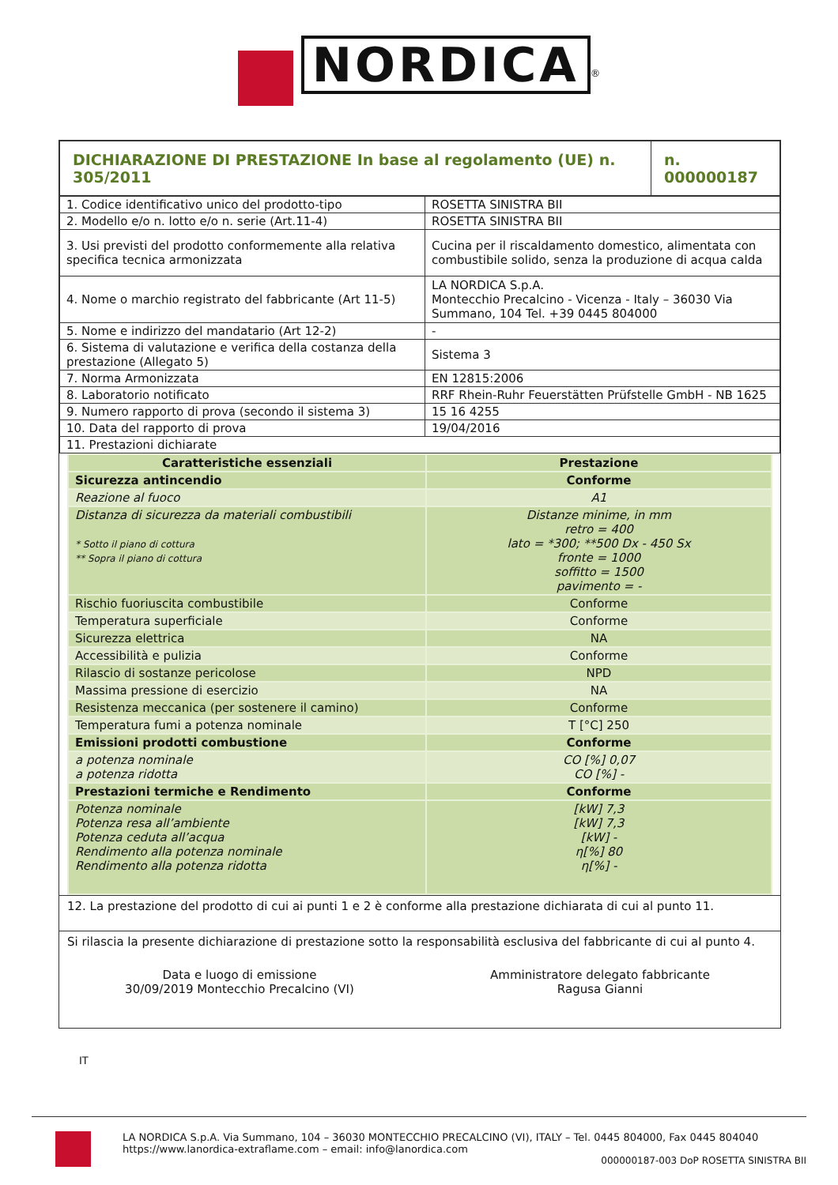NORDICA<sup>®</sup>
| DICHIARAZIONE DI PRESTAZIONE In base al regolamento (UE) n. 305/2011 | n. 000000187 |
| 1. Codice identificativo unico del prodotto-tipo | ROSETTA SINISTRA BII |
| 2. Modello e/o n. lotto e/o n. serie (Art.11-4) | ROSETTA SINISTRA BII |
| 3. Usi previsti del prodotto conformemente alla relativa specifica tecnica armonizzata | Cucina per il riscaldamento domestico, alimentata con combustibile solido, senza la produzione di acqua calda |
| 4. Nome o marchio registrato del fabbricante (Art 11-5) | LA NORDICA S.p.A. Montecchio Precalcino - Vicenza - Italy – 36030 Via Summano, 104 Tel. +39 0445 804000 |
| 5. Nome e indirizzo del mandatario (Art 12-2) | - |
| 6. Sistema di valutazione e verifica della costanza della prestazione (Allegato 5) | Sistema 3 |
| 7. Norma Armonizzata | EN 12815:2006 |
| 8. Laboratorio notificato | RRF Rhein-Ruhr Feuerstätten Prüfstelle GmbH - NB 1625 |
| 9. Numero rapporto di prova (secondo il sistema 3) | 15 16 4255 |
| 10. Data del rapporto di prova | 19/04/2016 |
| 11. Prestazioni dichiarate | |
| Caratteristiche essenziali | Prestazione |
| --- | --- |
| Sicurezza antincendio | Conforme |
| Reazione al fuoco | A1 |
| Distanza di sicurezza da materiali combustibili * Sotto il piano di cottura ** Sopra il piano di cottura | Distanze minime, in mm retro = 400 lato = *300; **500 Dx - 450 Sx fronte = 1000 soffitto = 1500 pavimento = - |
| Rischio fuoriuscita combustibile | Conforme |
| Temperatura superficiale | Conforme |
| Sicurezza elettrica | NA |
| Accessibilità e pulizia | Conforme |
| Rilascio di sostanze pericolose | NPD |
| Massima pressione di esercizio | NA |
| Resistenza meccanica (per sostenere il camino) | Conforme |
| Temperatura fumi a potenza nominale | T [°C] 250 |
| Emissioni prodotti combustione | Conforme |
| a potenza nominale a potenza ridotta | CO [%] 0,07 CO [%] - |
| Prestazioni termiche e Rendimento | Conforme |
| Potenza nominale Potenza resa all’ambiente Potenza ceduta all’acqua Rendimento alla potenza nominale Rendimento alla potenza ridotta | [kW] 7,3 [kW] 7,3 [kW] - η[%] 80 η[%] - |
12. La prestazione del prodotto di cui ai punti 1 e 2 è conforme alla prestazione dichiarata di cui al punto 11.
Si rilascia la presente dichiarazione di prestazione sotto la responsabilità esclusiva del fabbricante di cui al punto 4.
Data e luogo di emissione
30/09/2019 Montecchio Precalcino (VI)
Amministratore delegato fabbricante
Ragusa Gianni
IT
LA NORDICA S.p.A. Via Summano, 104 – 36030 MONTECCHIO PRECALCINO (VI), ITALY – Tel. 0445 804000, Fax 0445 804040
https://www.lanordica-extraflame.com – email: info@lanordica.com
000000187-003 DoP ROSETTA SINISTRA BII